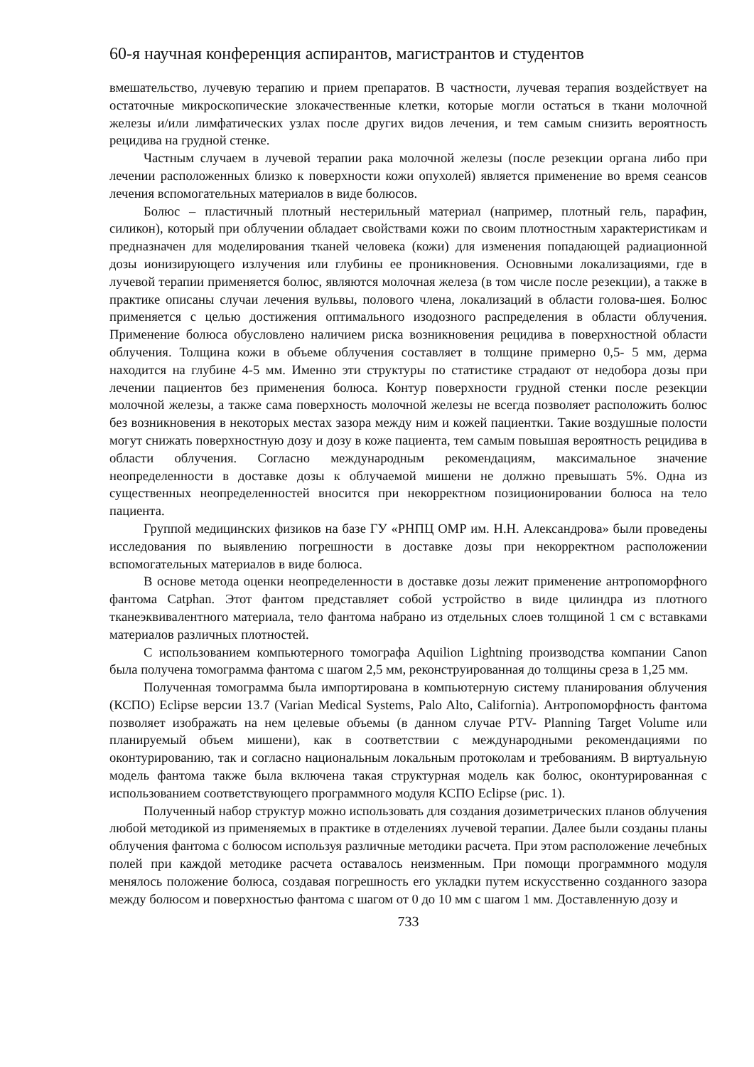60-я научная конференция аспирантов, магистрантов и студентов
вмешательство, лучевую терапию и прием препаратов. В частности, лучевая терапия воздействует на остаточные микроскопические злокачественные клетки, которые могли остаться в ткани молочной железы и/или лимфатических узлах после других видов лечения, и тем самым снизить вероятность рецидива на грудной стенке.
Частным случаем в лучевой терапии рака молочной железы (после резекции органа либо при лечении расположенных близко к поверхности кожи опухолей) является применение во время сеансов лечения вспомогательных материалов в виде болюсов.
Болюс – пластичный плотный нестерильный материал (например, плотный гель, парафин, силикон), который при облучении обладает свойствами кожи по своим плотностным характеристикам и предназначен для моделирования тканей человека (кожи) для изменения попадающей радиационной дозы ионизирующего излучения или глубины ее проникновения. Основными локализациями, где в лучевой терапии применяется болюс, являются молочная железа (в том числе после резекции), а также в практике описаны случаи лечения вульвы, полового члена, локализаций в области голова-шея. Болюс применяется с целью достижения оптимального изодозного распределения в области облучения. Применение болюса обусловлено наличием риска возникновения рецидива в поверхностной области облучения. Толщина кожи в объеме облучения составляет в толщине примерно 0,5- 5 мм, дерма находится на глубине 4-5 мм. Именно эти структуры по статистике страдают от недобора дозы при лечении пациентов без применения болюса. Контур поверхности грудной стенки после резекции молочной железы, а также сама поверхность молочной железы не всегда позволяет расположить болюс без возникновения в некоторых местах зазора между ним и кожей пациентки. Такие воздушные полости могут снижать поверхностную дозу и дозу в коже пациента, тем самым повышая вероятность рецидива в области облучения. Согласно международным рекомендациям, максимальное значение неопределенности в доставке дозы к облучаемой мишени не должно превышать 5%. Одна из существенных неопределенностей вносится при некорректном позиционировании болюса на тело пациента.
Группой медицинских физиков на базе ГУ «РНПЦ ОМР им. Н.Н. Александрова» были проведены исследования по выявлению погрешности в доставке дозы при некорректном расположении вспомогательных материалов в виде болюса.
В основе метода оценки неопределенности в доставке дозы лежит применение антропоморфного фантома Catphan. Этот фантом представляет собой устройство в виде цилиндра из плотного тканеэквивалентного материала, тело фантома набрано из отдельных слоев толщиной 1 см с вставками материалов различных плотностей.
С использованием компьютерного томографа Aquilion Lightning производства компании Canon была получена томограмма фантома с шагом 2,5 мм, реконструированная до толщины среза в 1,25 мм.
Полученная томограмма была импортирована в компьютерную систему планирования облучения (КСПО) Eclipse версии 13.7 (Varian Medical Systems, Palo Alto, California). Антропоморфность фантома позволяет изображать на нем целевые объемы (в данном случае PTV- Planning Target Volume или планируемый объем мишени), как в соответствии с международными рекомендациями по оконтурированию, так и согласно национальным локальным протоколам и требованиям. В виртуальную модель фантома также была включена такая структурная модель как болюс, оконтурированная с использованием соответствующего программного модуля КСПО Eclipse (рис. 1).
Полученный набор структур можно использовать для создания дозиметрических планов облучения любой методикой из применяемых в практике в отделениях лучевой терапии. Далее были созданы планы облучения фантома с болюсом используя различные методики расчета. При этом расположение лечебных полей при каждой методике расчета оставалось неизменным. При помощи программного модуля менялось положение болюса, создавая погрешность его укладки путем искусственно созданного зазора между болюсом и поверхностью фантома с шагом от 0 до 10 мм с шагом 1 мм. Доставленную дозу и
733